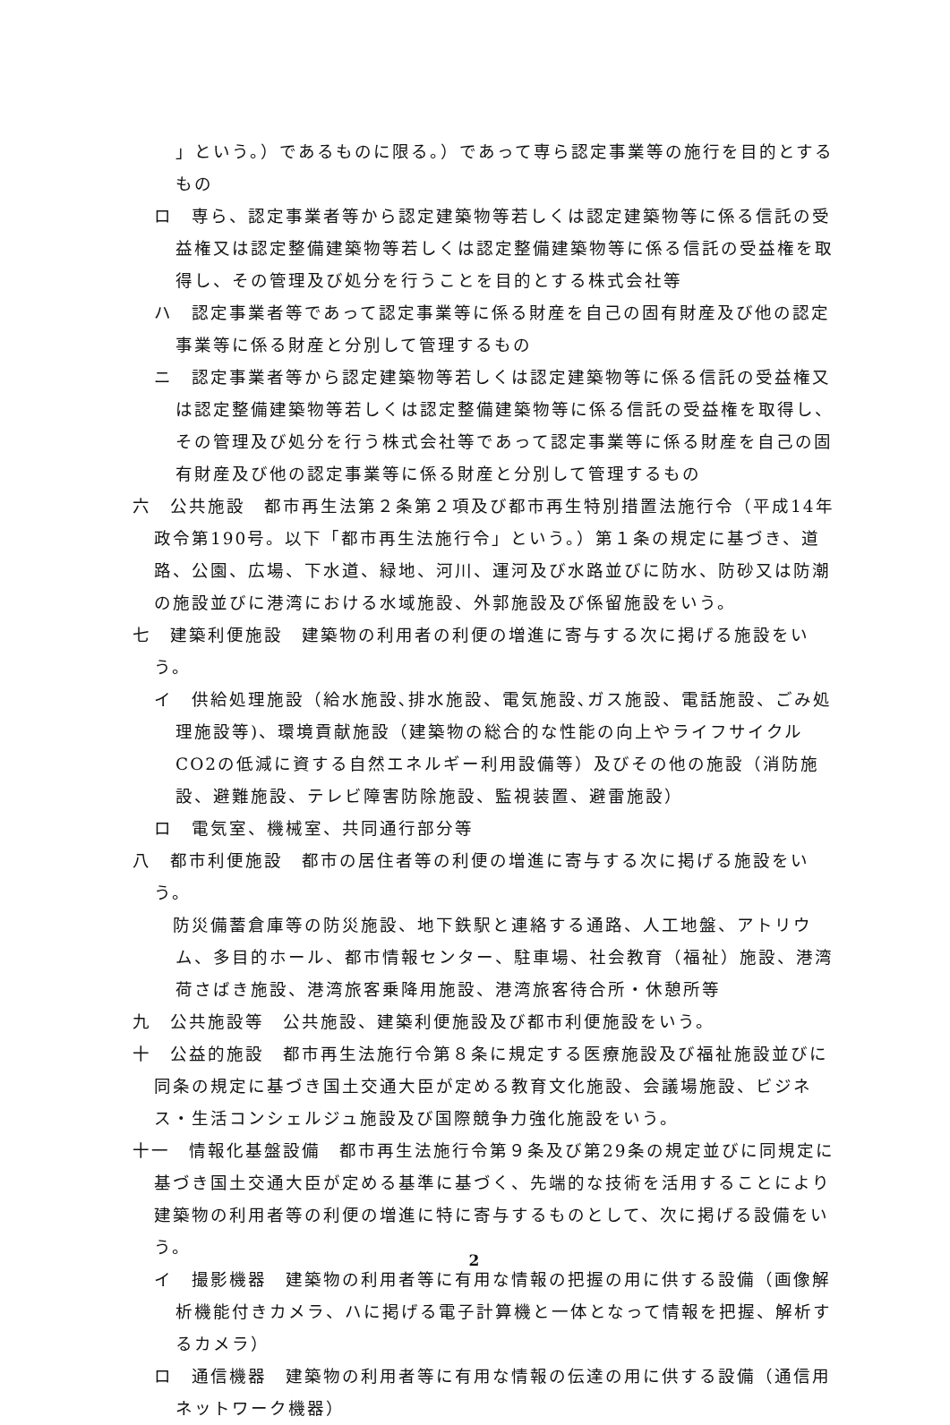」という。）であるものに限る。）であって専ら認定事業等の施行を目的とするもの
ロ　専ら、認定事業者等から認定建築物等若しくは認定建築物等に係る信託の受益権又は認定整備建築物等若しくは認定整備建築物等に係る信託の受益権を取得し、その管理及び処分を行うことを目的とする株式会社等
ハ　認定事業者等であって認定事業等に係る財産を自己の固有財産及び他の認定事業等に係る財産と分別して管理するもの
ニ　認定事業者等から認定建築物等若しくは認定建築物等に係る信託の受益権又は認定整備建築物等若しくは認定整備建築物等に係る信託の受益権を取得し、その管理及び処分を行う株式会社等であって認定事業等に係る財産を自己の固有財産及び他の認定事業等に係る財産と分別して管理するもの
六　公共施設　都市再生法第２条第２項及び都市再生特別措置法施行令（平成14年政令第190号。以下「都市再生法施行令」という。）第１条の規定に基づき、道路、公園、広場、下水道、緑地、河川、運河及び水路並びに防水、防砂又は防潮の施設並びに港湾における水域施設、外郭施設及び係留施設をいう。
七　建築利便施設　建築物の利用者の利便の増進に寄与する次に掲げる施設をいう。
イ　供給処理施設（給水施設､排水施設、電気施設､ガス施設、電話施設、ごみ処理施設等)、環境貢献施設（建築物の総合的な性能の向上やライフサイクルCO2の低減に資する自然エネルギー利用設備等）及びその他の施設（消防施設、避難施設、テレビ障害防除施設、監視装置、避雷施設）
ロ　電気室、機械室、共同通行部分等
八　都市利便施設　都市の居住者等の利便の増進に寄与する次に掲げる施設をいう。
　防災備蓄倉庫等の防災施設、地下鉄駅と連絡する通路、人工地盤、アトリウム、多目的ホール、都市情報センター、駐車場、社会教育（福祉）施設、港湾荷さばき施設、港湾旅客乗降用施設、港湾旅客待合所・休憩所等
九　公共施設等　公共施設、建築利便施設及び都市利便施設をいう。
十　公益的施設　都市再生法施行令第８条に規定する医療施設及び福祉施設並びに同条の規定に基づき国土交通大臣が定める教育文化施設、会議場施設、ビジネス・生活コンシェルジュ施設及び国際競争力強化施設をいう。
十一　情報化基盤設備　都市再生法施行令第９条及び第29条の規定並びに同規定に基づき国土交通大臣が定める基準に基づく、先端的な技術を活用することにより建築物の利用者等の利便の増進に特に寄与するものとして、次に掲げる設備をいう。
イ　撮影機器　建築物の利用者等に有用な情報の把握の用に供する設備（画像解析機能付きカメラ、ハに掲げる電子計算機と一体となって情報を把握、解析するカメラ）
ロ　通信機器　建築物の利用者等に有用な情報の伝達の用に供する設備（通信用ネットワーク機器）
2